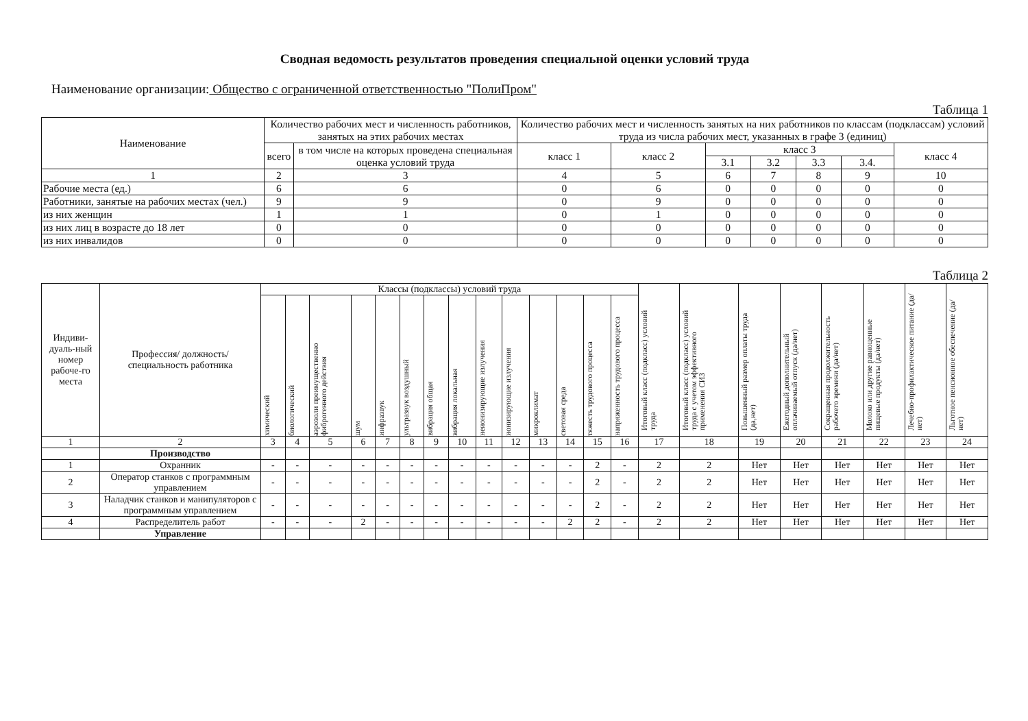Сводная ведомость результатов проведения специальной оценки условий труда
Наименование организации: Общество с ограниченной ответственностью "ПолиПром"
Таблица 1
| Наименование | Количество рабочих мест и численность работников, занятых на этих рабочих местах | | Количество рабочих мест и численность занятых на них работников по классам (подклассам) условий труда из числа рабочих мест, указанных в графе 3 (единиц) | | | | | | |
| --- | --- | --- | --- | --- | --- | --- | --- | --- | --- |
| | всего | в том числе на которых проведена специальная оценка условий труда | класс 1 | класс 2 | класс 3 | | | | класс 4 |
| | | | | | 3.1 | 3.2 | 3.3 | 3.4. | |
| 1 | 2 | 3 | 4 | 5 | 6 | 7 | 8 | 9 | 10 |
| Рабочие места (ед.) | 6 | 6 | 0 | 6 | 0 | 0 | 0 | 0 | 0 |
| Работники, занятые на рабочих местах (чел.) | 9 | 9 | 0 | 9 | 0 | 0 | 0 | 0 | 0 |
| из них женщин | 1 | 1 | 0 | 1 | 0 | 0 | 0 | 0 | 0 |
| из них лиц в возрасте до 18 лет | 0 | 0 | 0 | 0 | 0 | 0 | 0 | 0 | 0 |
| из них инвалидов | 0 | 0 | 0 | 0 | 0 | 0 | 0 | 0 | 0 |
Таблица 2
| Индиви-дуаль-ный номер рабоче-го места | Профессия/ должность/ специальность работника | Классы (подклассы) условий труда | | | | | | | | | | | | | | Итоговый класс (подкласс) условий труда | Итоговый класс (подкласс) условий труда с учетом эффективного применения СИЗ | Повышенный размер оплаты труда (да,нет) | Ежегодный дополнительный оплачиваемый отпуск (да/нет) | Сокращенная продолжительность рабочего времени (да/нет) | Молоко или другие равноценные пищевые продукты (да/нет) | Лечебно-профилактическое питание (да/нет) | Льготное пенсионное обеспечение (да/нет) |
| --- | --- | --- | --- | --- | --- | --- | --- | --- | --- | --- | --- | --- | --- | --- | --- | --- | --- | --- | --- | --- | --- | --- | --- |
| | | химический | биологический | аэрозоли преимущественно фиброгенного действия | шум | инфразвук | ультразвук воздушный | вибрация общая | вибрация локальная | неионизирующие излучения | ионизирующие излучения | микроклимат | световая среда | тяжесть трудового процесса | напряженность трудового процесса | | | | | | | | |
| 1 | 2 | 3 | 4 | 5 | 6 | 7 | 8 | 9 | 10 | 11 | 12 | 13 | 14 | 15 | 16 | 17 | 18 | 19 | 20 | 21 | 22 | 23 | 24 |
| | Производство | | | | | | | | | | | | | | | | | | | | | | |
| 1 | Охранник | - | - | - | - | - | - | - | - | - | - | - | - | 2 | - | 2 | 2 | Нет | Нет | Нет | Нет | Нет | Нет |
| 2 | Оператор станков с программным управлением | - | - | - | - | - | - | - | - | - | - | - | - | 2 | - | 2 | 2 | Нет | Нет | Нет | Нет | Нет | Нет |
| 3 | Наладчик станков и манипуляторов с программным управлением | - | - | - | - | - | - | - | - | - | - | - | - | 2 | - | 2 | 2 | Нет | Нет | Нет | Нет | Нет | Нет |
| 4 | Распределитель работ | - | - | - | 2 | - | - | - | - | - | - | - | 2 | 2 | - | 2 | 2 | Нет | Нет | Нет | Нет | Нет | Нет |
| | Управление | | | | | | | | | | | | | | | | | | | | | | |